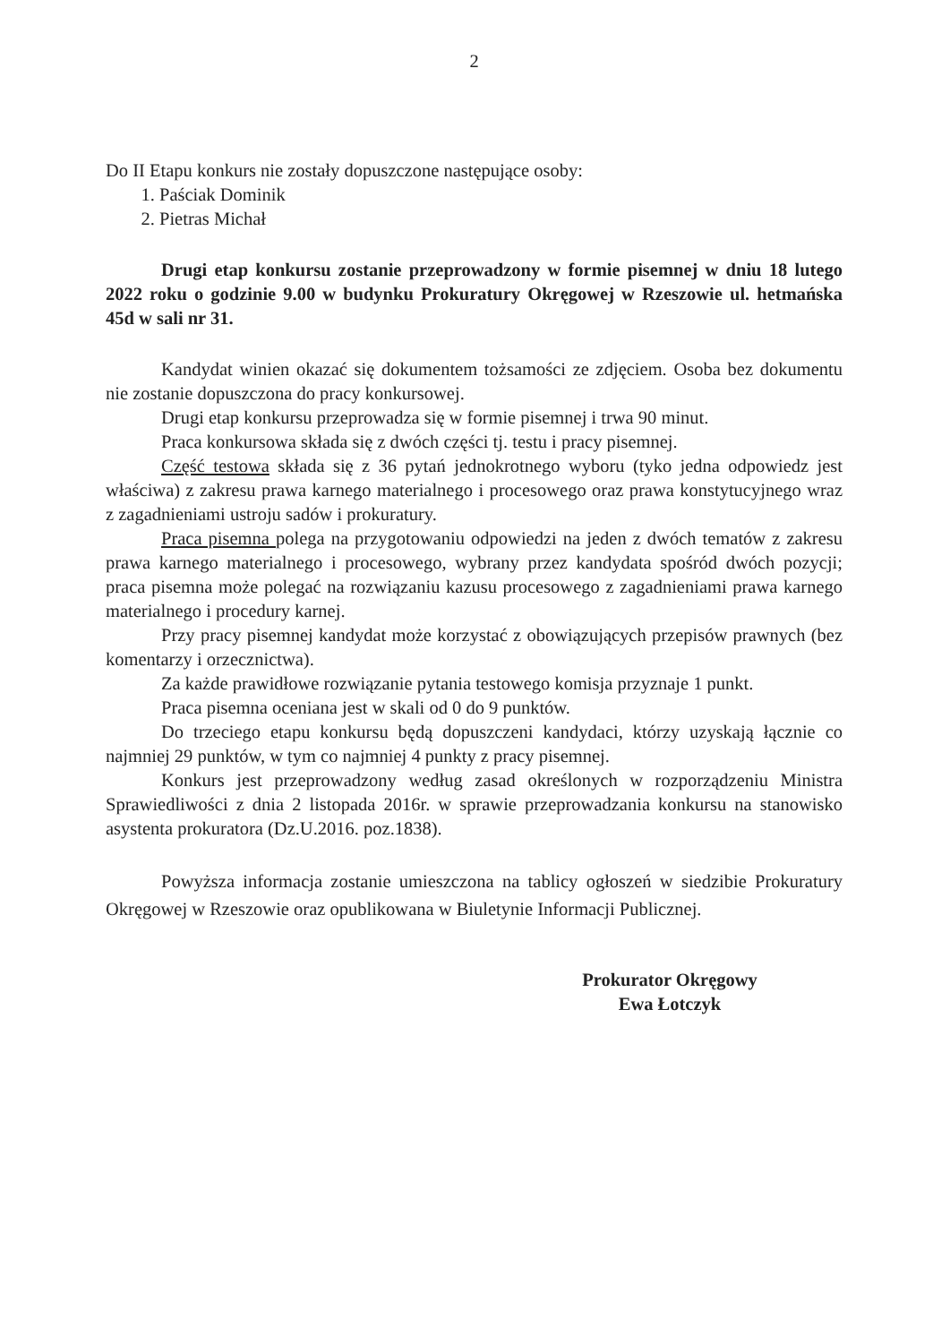2
Do II Etapu konkurs nie zostały dopuszczone następujące osoby:
1. Paściak Dominik
2. Pietras Michał
Drugi etap konkursu zostanie przeprowadzony w formie pisemnej w dniu 18 lutego 2022 roku o godzinie 9.00 w budynku Prokuratury Okręgowej w Rzeszowie ul. hetmańska 45d w sali nr 31.
Kandydat winien okazać się dokumentem tożsamości ze zdjęciem. Osoba bez dokumentu nie zostanie dopuszczona do pracy konkursowej.
Drugi etap konkursu przeprowadza się w formie pisemnej i trwa 90 minut.
Praca konkursowa składa się z dwóch części tj. testu i pracy pisemnej.
Część testowa składa się z 36 pytań jednokrotnego wyboru (tyko jedna odpowiedz jest właściwa) z zakresu prawa karnego materialnego i procesowego oraz prawa konstytucyjnego wraz z zagadnieniami ustroju sadów i prokuratury.
Praca pisemna polega na przygotowaniu odpowiedzi na jeden z dwóch tematów z zakresu prawa karnego materialnego i procesowego, wybrany przez kandydata spośród dwóch pozycji; praca pisemna może polegać na rozwiązaniu kazusu procesowego z zagadnieniami prawa karnego materialnego i procedury karnej.
Przy pracy pisemnej kandydat może korzystać z obowiązujących przepisów prawnych (bez komentarzy i orzecznictwa).
Za każde prawidłowe rozwiązanie pytania testowego komisja przyznaje 1 punkt.
Praca pisemna oceniana jest w skali od 0 do 9 punktów.
Do trzeciego etapu konkursu będą dopuszczeni kandydaci, którzy uzyskają łącznie co najmniej 29 punktów, w tym co najmniej 4 punkty z pracy pisemnej.
Konkurs jest przeprowadzony według zasad określonych w rozporządzeniu Ministra Sprawiedliwości z dnia 2 listopada 2016r. w sprawie przeprowadzania konkursu na stanowisko asystenta prokuratora (Dz.U.2016. poz.1838).
Powyższa informacja zostanie umieszczona na tablicy ogłoszeń w siedzibie Prokuratury Okręgowej w Rzeszowie oraz opublikowana w Biuletynie Informacji Publicznej.
Prokurator Okręgowy
Ewa Łotczyk